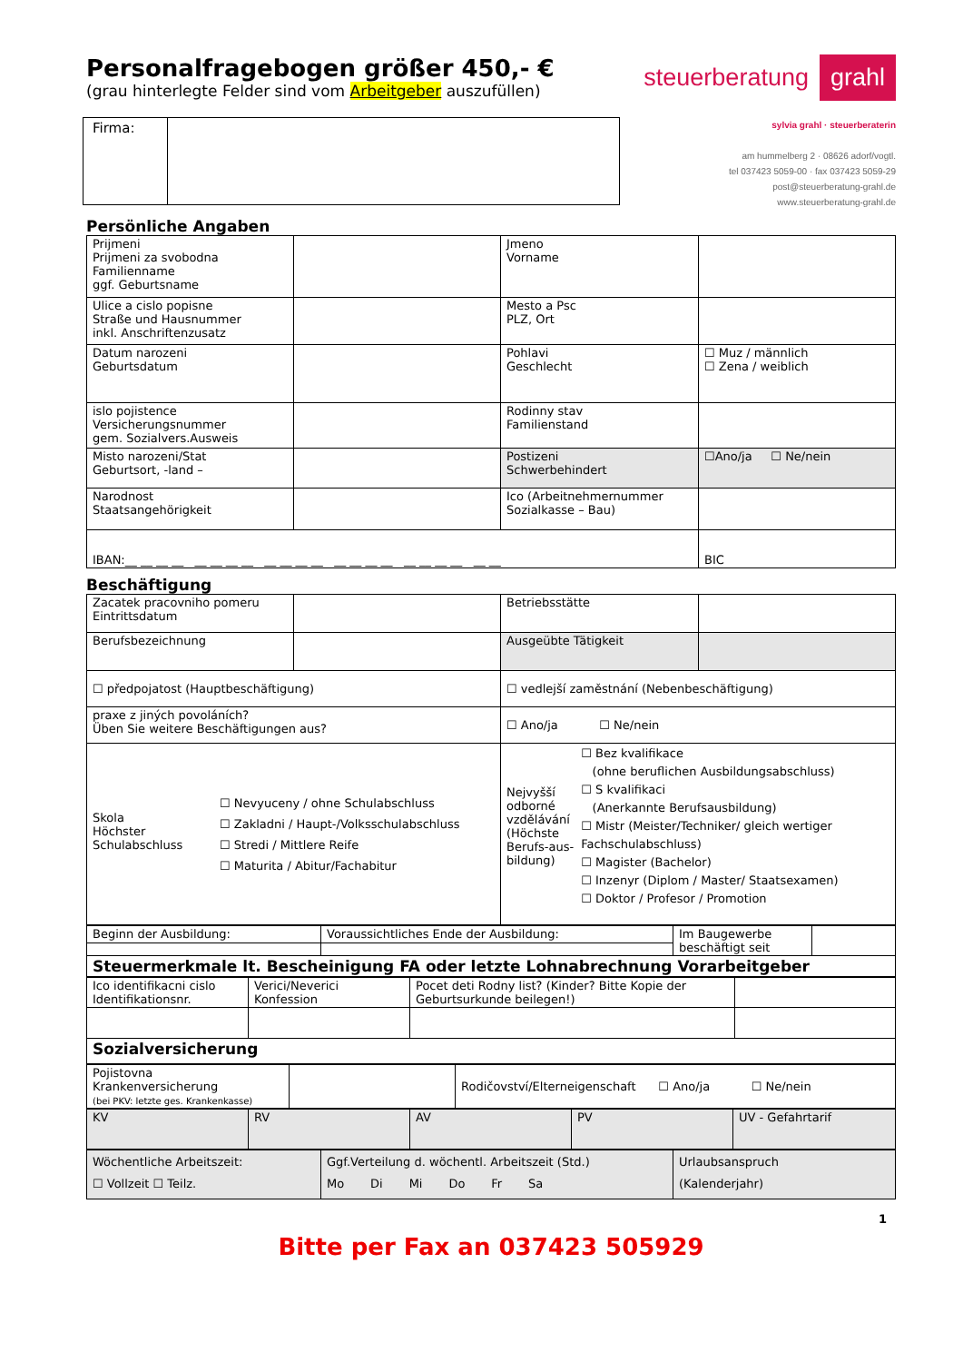Personalfragebogen größer 450,- €
(grau hinterlegte Felder sind vom Arbeitgeber auszufüllen)
steuerberatung grahl
Firma:
sylvia grahl · steuerberaterin
am hummelberg 2 · 08626 adorf/vogtl.
tel 037423 5059-00 · fax 037423 5059-29
post@steuerberatung-grahl.de
www.steuerberatung-grahl.de
Persönliche Angaben
| Prijmeni Prijmeni za svobodna Familienname ggf. Geburtsname | | Jmeno Vorname | |
| Ulice a cislo popisne Straße und Hausnummer inkl. Anschriftenzusatz | | Mesto a Psc PLZ, Ort | |
| Datum narozeni Geburtsdatum | | Pohlavi Geschlecht | ☐ Muz / männlich ☐ Zena / weiblich |
| islo pojistence Versicherungsnummer gem. Sozialvers.Ausweis | | Rodinny stav Familienstand | |
| Misto narozeni/Stat Geburtsort, -land – | | Postizeni Schwerbehindert | ☐Ano/ja ☐ Ne/nein |
| Narodnost Staatsangehörigkeit | | Ico (Arbeitnehmernummer Sozialkasse – Bau) | |
| IBAN:__ __ __ __ __ __ __ __ __ __ __ __ __ __ __ __ __ __ __ __ __ __ | | | BIC |
Beschäftigung
| Zacatek pracovniho pomeru Eintrittsdatum | | Betriebsstätte | |
| Berufsbezeichnung | | Ausgeübte Tätigkeit | |
| ☐ předpojatost (Hauptbeschäftigung) | | ☐ vedlejší zaměstnání (Nebenbeschäftigung) | |
| praxe z jiných povoláních? Üben Sie weitere Beschäftigungen aus? | | ☐ Ano/ja ☐ Ne/nein | |
| Skola Höchster Schulabschluss ☐ Nevyuceny / ohne Schulabschluss ☐ Zakladni / Haupt-/Volksschulabschluss ☐ Stredi / Mittlere Reife ☐ Maturita / Abitur/Fachabitur | | Nejvyšší odborné vzdělávání (Höchste Berufs-aus-bildung) ☐ Bez kvalifikace (ohne beruflichen Ausbildungsabschluss) ☐ S kvalifikaci (Anerkannte Berufsausbildung) ☐ Mistr (Meister/Techniker/ gleich wertiger Fachschulabschluss) ☐ Magister (Bachelor) ☐ Inzenyr (Diplom / Master/ Staatsexamen) ☐ Doktor / Profesor / Promotion | |
| Beginn der Ausbildung: | Voraussichtliches Ende der Ausbildung: | Im Baugewerbe beschäftigt seit | |
| Steuermerkmale lt. Bescheinigung FA oder letzte Lohnabrechnung Vorarbeitgeber | | | |
| Ico identifikacni cislo Identifikationsnr. | Verici/Neverici Konfession | Pocet deti Rodny list? (Kinder? Bitte Kopie der Geburtsurkunde beilegen!) | |
| Sozialversicherung | | | |
| Pojistovna Krankenversicherung (bei PKV: letzte ges. Krankenkasse) | | Rodičovství/Elterneigenschaft ☐ Ano/ja ☐ Ne/nein |
| KV | RV | AV | PV | UV - Gefahrtarif |
| Wöchentliche Arbeitszeit: ☐ Vollzeit ☐ Teilz. | Ggf.Verteilung d. wöchentl. Arbeitszeit (Std.) Mo Di Mi Do Fr Sa | Urlaubsanspruch (Kalenderjahr) |
1
Bitte per Fax an 037423 505929